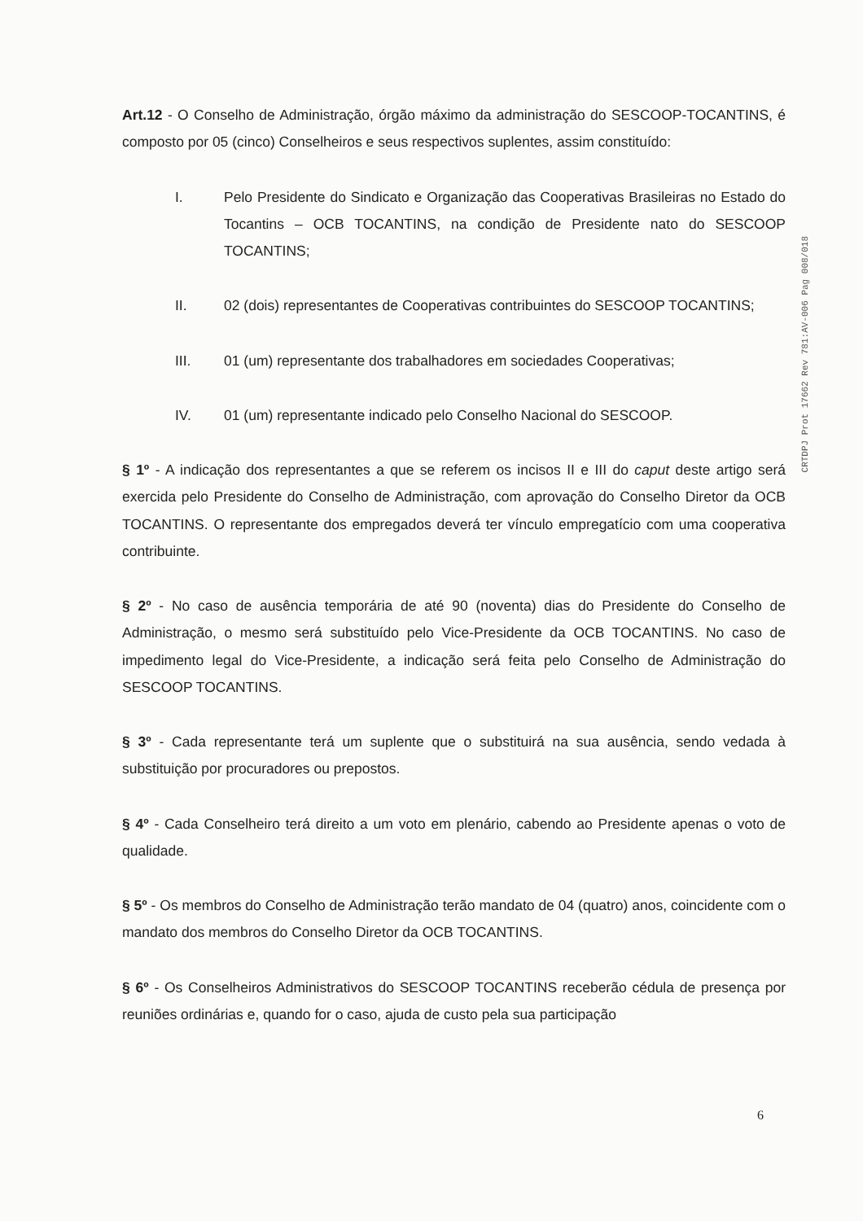CRTDPJ Prot 17662 Rev 781:AV-006 Pag 008/018
Art.12 - O Conselho de Administração, órgão máximo da administração do SESCOOP-TOCANTINS, é composto por 05 (cinco) Conselheiros e seus respectivos suplentes, assim constituído:
I. Pelo Presidente do Sindicato e Organização das Cooperativas Brasileiras no Estado do Tocantins – OCB TOCANTINS, na condição de Presidente nato do SESCOOP TOCANTINS;
II. 02 (dois) representantes de Cooperativas contribuintes do SESCOOP TOCANTINS;
III. 01 (um) representante dos trabalhadores em sociedades Cooperativas;
IV. 01 (um) representante indicado pelo Conselho Nacional do SESCOOP.
§ 1º - A indicação dos representantes a que se referem os incisos II e III do caput deste artigo será exercida pelo Presidente do Conselho de Administração, com aprovação do Conselho Diretor da OCB TOCANTINS. O representante dos empregados deverá ter vínculo empregatício com uma cooperativa contribuinte.
§ 2º - No caso de ausência temporária de até 90 (noventa) dias do Presidente do Conselho de Administração, o mesmo será substituído pelo Vice-Presidente da OCB TOCANTINS. No caso de impedimento legal do Vice-Presidente, a indicação será feita pelo Conselho de Administração do SESCOOP TOCANTINS.
§ 3º - Cada representante terá um suplente que o substituirá na sua ausência, sendo vedada à substituição por procuradores ou prepostos.
§ 4º - Cada Conselheiro terá direito a um voto em plenário, cabendo ao Presidente apenas o voto de qualidade.
§ 5º - Os membros do Conselho de Administração terão mandato de 04 (quatro) anos, coincidente com o mandato dos membros do Conselho Diretor da OCB TOCANTINS.
§ 6º - Os Conselheiros Administrativos do SESCOOP TOCANTINS receberão cédula de presença por reuniões ordinárias e, quando for o caso, ajuda de custo pela sua participação
6